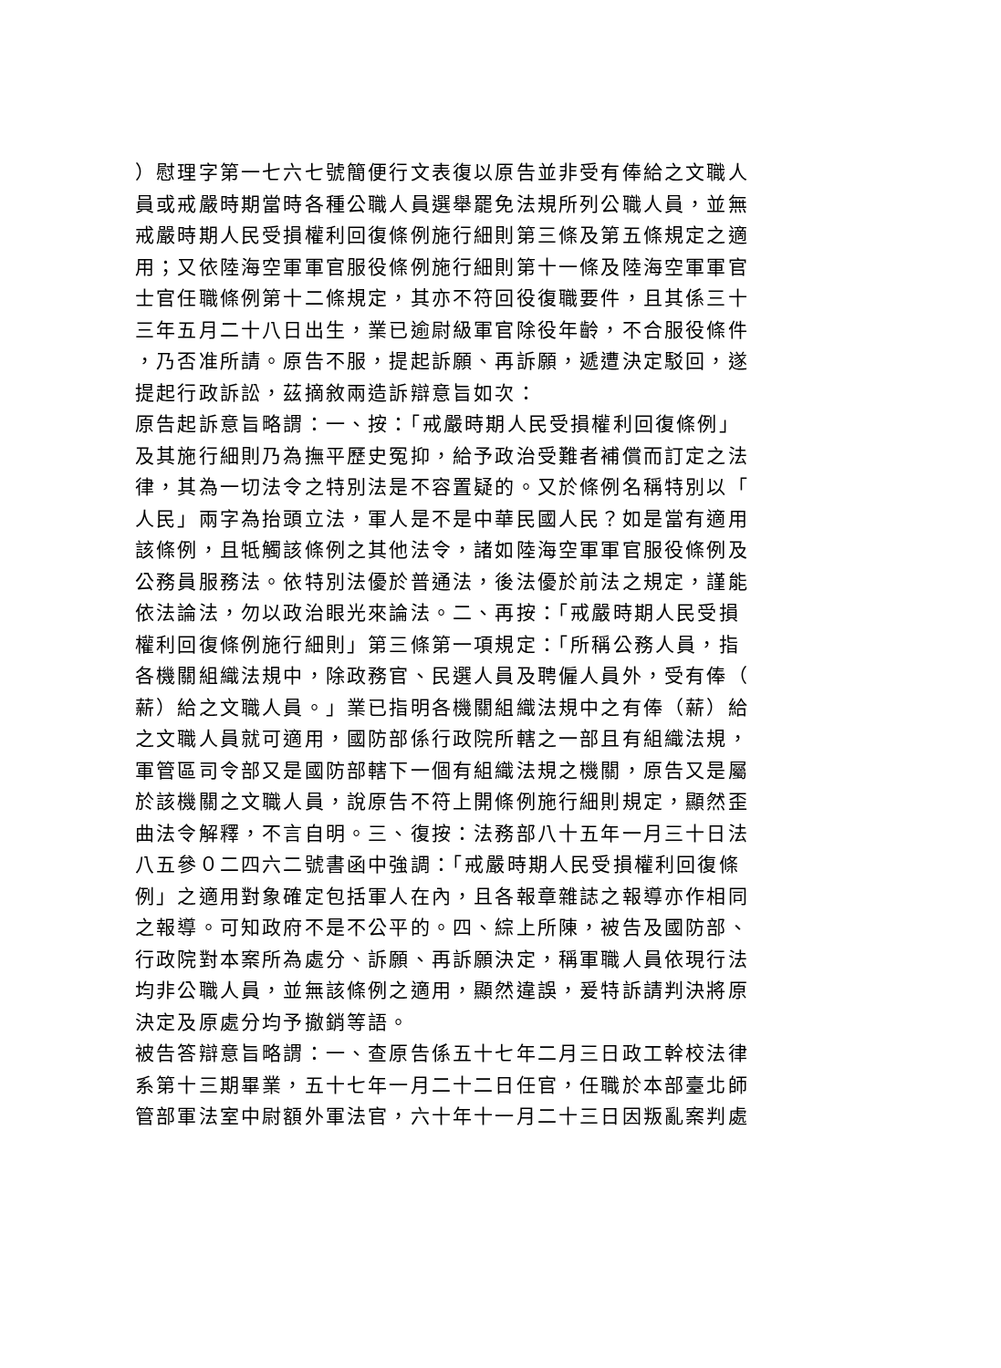）慰理字第一七六七號簡便行文表復以原告並非受有俸給之文職人
員或戒嚴時期當時各種公職人員選舉罷免法規所列公職人員，並無
戒嚴時期人民受損權利回復條例施行細則第三條及第五條規定之適
用；又依陸海空軍軍官服役條例施行細則第十一條及陸海空軍軍官
士官任職條例第十二條規定，其亦不符回役復職要件，且其係三十
三年五月二十八日出生，業已逾尉級軍官除役年齡，不合服役條件
，乃否准所請。原告不服，提起訴願、再訴願，遞遭決定駁回，遂
提起行政訴訟，茲摘敘兩造訴辯意旨如次：
原告起訴意旨略謂：一、按：「戒嚴時期人民受損權利回復條例」
及其施行細則乃為撫平歷史冤抑，給予政治受難者補償而訂定之法
律，其為一切法令之特別法是不容置疑的。又於條例名稱特別以「
人民」兩字為抬頭立法，軍人是不是中華民國人民？如是當有適用
該條例，且牴觸該條例之其他法令，諸如陸海空軍軍官服役條例及
公務員服務法。依特別法優於普通法，後法優於前法之規定，謹能
依法論法，勿以政治眼光來論法。二、再按：「戒嚴時期人民受損
權利回復條例施行細則」第三條第一項規定：「所稱公務人員，指
各機關組織法規中，除政務官、民選人員及聘僱人員外，受有俸（
薪）給之文職人員。」業已指明各機關組織法規中之有俸（薪）給
之文職人員就可適用，國防部係行政院所轄之一部且有組織法規，
軍管區司令部又是國防部轄下一個有組織法規之機關，原告又是屬
於該機關之文職人員，說原告不符上開條例施行細則規定，顯然歪
曲法令解釋，不言自明。三、復按：法務部八十五年一月三十日法
八五參０二四六二號書函中強調：「戒嚴時期人民受損權利回復條
例」之適用對象確定包括軍人在內，且各報章雜誌之報導亦作相同
之報導。可知政府不是不公平的。四、綜上所陳，被告及國防部、
行政院對本案所為處分、訴願、再訴願決定，稱軍職人員依現行法
均非公職人員，並無該條例之適用，顯然違誤，爰特訴請判決將原
決定及原處分均予撤銷等語。
被告答辯意旨略謂：一、查原告係五十七年二月三日政工幹校法律
系第十三期畢業，五十七年一月二十二日任官，任職於本部臺北師
管部軍法室中尉額外軍法官，六十年十一月二十三日因叛亂案判處